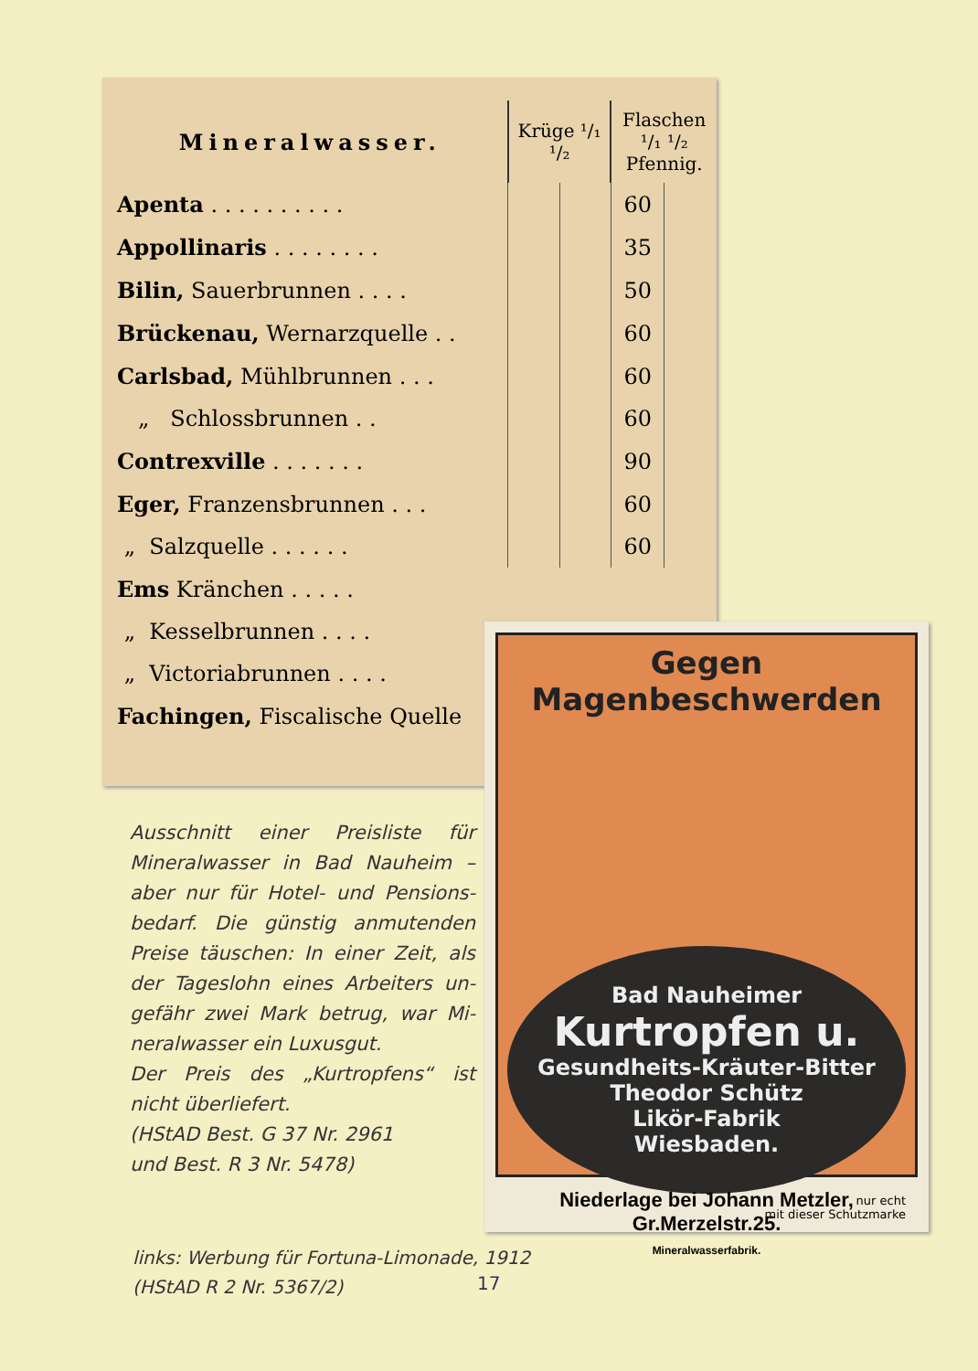| Mineralwasser. | Krüge ¹/₁ ¹/₂ | | Flaschen ¹/₁ ¹/₂ Pfennig. | |
| Apenta . . . . . . . . . . | | | 60 | |
| Appollinaris . . . . . . . . | | | 35 | |
| Bilin, Sauerbrunnen . . . . | | | 50 | |
| Brückenau, Wernarzquelle . . | | | 60 | |
| Carlsbad, Mühlbrunnen . . . | | | 60 | |
| „ Schlossbrunnen . . | | | 60 | |
| Contrexville . . . . . . . | | | 90 | |
| Eger, Franzensbrunnen . . . | | | 60 | |
| „ Salzquelle . . . . . . | | | 60 | |
| Ems Kränchen . . . . . | | | | |
| „ Kesselbrunnen . . . . | | | | |
| „ Victoriabrunnen . . . . | | | | |
| Fachingen, Fiscalische Quelle | | | | |
Ausschnitt einer Preisliste für Mineralwasser in Bad Nauheim – aber nur für Hotel- und Pensions­bedarf. Die günstig anmutenden Preise täuschen: In einer Zeit, als der Tageslohn eines Arbeiters un­gefähr zwei Mark betrug, war Mi­neralwasser ein Luxusgut.
Der Preis des „Kurtropfens“ ist nicht überliefert.
(HStAD Best. G 37 Nr. 2961
und Best. R 3 Nr. 5478)
Gegen Magenbeschwerden
Bad Nauheimer
Kurtropfen u.
Gesundheits-Kräuter-Bitter
Theodor Schütz
Likör-Fabrik
Wiesbaden.
nur echt
mit dieser Schutzmarke
Niederlage bei Johann Metzler, Gr.Merzelstr.25.
Mineralwasserfabrik.
links: Werbung für Fortuna-Limonade, 1912
(HStAD R 2 Nr. 5367/2)
17